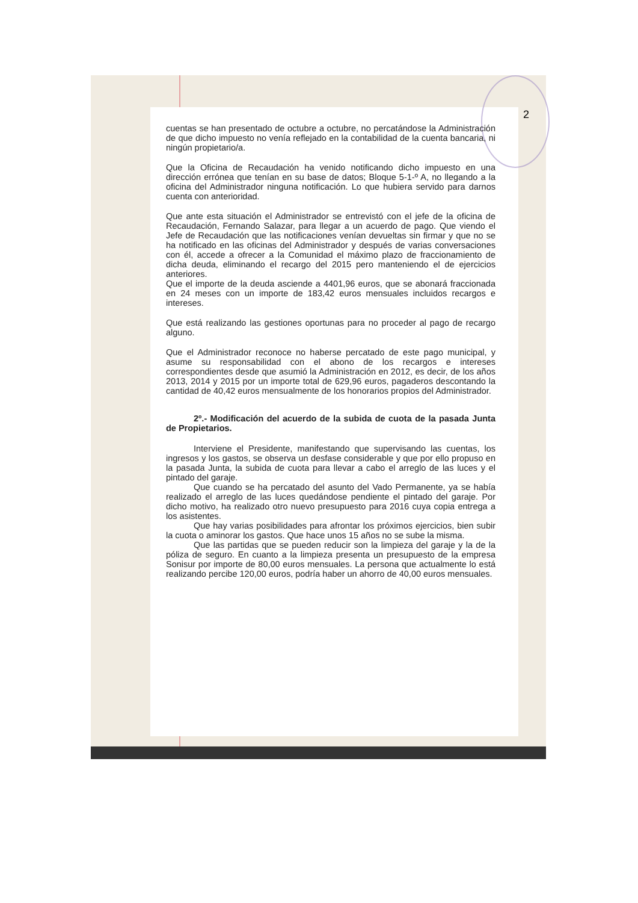2
cuentas se han presentado de octubre a octubre, no percatándose la Administración de que dicho impuesto no venía reflejado en la contabilidad de la cuenta bancaria, ni ningún propietario/a.
Que la Oficina de Recaudación ha venido notificando dicho impuesto en una dirección errónea que tenían en su base de datos; Bloque 5-1-º A, no llegando a la oficina del Administrador ninguna notificación. Lo que hubiera servido para darnos cuenta con anterioridad.
Que ante esta situación el Administrador se entrevistó con el jefe de la oficina de Recaudación, Fernando Salazar, para llegar a un acuerdo de pago. Que viendo el Jefe de Recaudación que las notificaciones venían devueltas sin firmar y que no se ha notificado en las oficinas del Administrador y después de varias conversaciones con él, accede a ofrecer a la Comunidad el máximo plazo de fraccionamiento de dicha deuda, eliminando el recargo del 2015 pero manteniendo el de ejercicios anteriores.
Que el importe de la deuda asciende a 4401,96 euros, que se abonará fraccionada en 24 meses con un importe de 183,42 euros mensuales incluidos recargos e intereses.
Que está realizando las gestiones oportunas para no proceder al pago de recargo alguno.
Que el Administrador reconoce no haberse percatado de este pago municipal, y asume su responsabilidad con el abono de los recargos e intereses correspondientes desde que asumió la Administración en 2012, es decir, de los años 2013, 2014 y 2015 por un importe total de 629,96 euros, pagaderos descontando la cantidad de 40,42 euros mensualmente de los honorarios propios del Administrador.
2º.- Modificación del acuerdo de la subida de cuota de la pasada Junta de Propietarios.
Interviene el Presidente, manifestando que supervisando las cuentas, los ingresos y los gastos, se observa un desfase considerable y que por ello propuso en la pasada Junta, la subida de cuota para llevar a cabo el arreglo de las luces y el pintado del garaje.
Que cuando se ha percatado del asunto del Vado Permanente, ya se había realizado el arreglo de las luces quedándose pendiente el pintado del garaje. Por dicho motivo, ha realizado otro nuevo presupuesto para 2016 cuya copia entrega a los asistentes.
Que hay varias posibilidades para afrontar los próximos ejercicios, bien subir la cuota o aminorar los gastos. Que hace unos 15 años no se sube la misma.
Que las partidas que se pueden reducir son la limpieza del garaje y la de la póliza de seguro. En cuanto a la limpieza presenta un presupuesto de la empresa Sonisur por importe de 80,00 euros mensuales. La persona que actualmente lo está realizando percibe 120,00 euros, podría haber un ahorro de 40,00 euros mensuales.